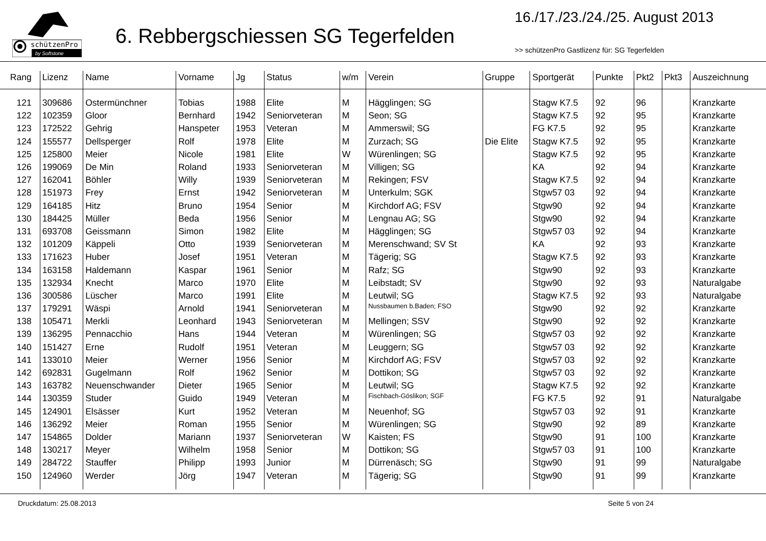schützenPro
by Softstone
6. Rebbergschiessen SG Tegerfelden
16./17./23./24./25. August 2013
>> schützenPro Gastlizenz für: SG Tegerfelden
| Rang | Lizenz | Name | Vorname | Jg | Status | w/m | Verein | Gruppe | Sportgerät | Punkte | Pkt2 | Pkt3 | Auszeichnung |
| --- | --- | --- | --- | --- | --- | --- | --- | --- | --- | --- | --- | --- | --- |
| 121 | 309686 | Ostermünchner | Tobias | 1988 | Elite | M | Hägglingen; SG | | Stagw K7.5 | 92 | 96 | | Kranzkarte |
| 122 | 102359 | Gloor | Bernhard | 1942 | Seniorveteran | M | Seon; SG | | Stagw K7.5 | 92 | 95 | | Kranzkarte |
| 123 | 172522 | Gehrig | Hanspeter | 1953 | Veteran | M | Ammerswil; SG | | FG K7.5 | 92 | 95 | | Kranzkarte |
| 124 | 155577 | Dellsperger | Rolf | 1978 | Elite | M | Zurzach; SG | Die Elite | Stagw K7.5 | 92 | 95 | | Kranzkarte |
| 125 | 125800 | Meier | Nicole | 1981 | Elite | W | Würenlingen; SG | | Stagw K7.5 | 92 | 95 | | Kranzkarte |
| 126 | 199069 | De Min | Roland | 1933 | Seniorveteran | M | Villigen; SG | | KA | 92 | 94 | | Kranzkarte |
| 127 | 162041 | Böhler | Willy | 1939 | Seniorveteran | M | Rekingen; FSV | | Stagw K7.5 | 92 | 94 | | Kranzkarte |
| 128 | 151973 | Frey | Ernst | 1942 | Seniorveteran | M | Unterkulm; SGK | | Stgw57 03 | 92 | 94 | | Kranzkarte |
| 129 | 164185 | Hitz | Bruno | 1954 | Senior | M | Kirchdorf AG; FSV | | Stgw90 | 92 | 94 | | Kranzkarte |
| 130 | 184425 | Müller | Beda | 1956 | Senior | M | Lengnau AG; SG | | Stgw90 | 92 | 94 | | Kranzkarte |
| 131 | 693708 | Geissmann | Simon | 1982 | Elite | M | Hägglingen; SG | | Stgw57 03 | 92 | 94 | | Kranzkarte |
| 132 | 101209 | Käppeli | Otto | 1939 | Seniorveteran | M | Merenschwand; SV St | | KA | 92 | 93 | | Kranzkarte |
| 133 | 171623 | Huber | Josef | 1951 | Veteran | M | Tägerig; SG | | Stagw K7.5 | 92 | 93 | | Kranzkarte |
| 134 | 163158 | Haldemann | Kaspar | 1961 | Senior | M | Rafz; SG | | Stgw90 | 92 | 93 | | Kranzkarte |
| 135 | 132934 | Knecht | Marco | 1970 | Elite | M | Leibstadt; SV | | Stgw90 | 92 | 93 | | Naturalgabe |
| 136 | 300586 | Lüscher | Marco | 1991 | Elite | M | Leutwil; SG | | Stagw K7.5 | 92 | 93 | | Naturalgabe |
| 137 | 179291 | Wäspi | Arnold | 1941 | Seniorveteran | M | Nussbaumen b.Baden; FSO | | Stgw90 | 92 | 92 | | Kranzkarte |
| 138 | 105471 | Merkli | Leonhard | 1943 | Seniorveteran | M | Mellingen; SSV | | Stgw90 | 92 | 92 | | Kranzkarte |
| 139 | 136295 | Pennacchio | Hans | 1944 | Veteran | M | Würenlingen; SG | | Stgw57 03 | 92 | 92 | | Kranzkarte |
| 140 | 151427 | Erne | Rudolf | 1951 | Veteran | M | Leuggern; SG | | Stgw57 03 | 92 | 92 | | Kranzkarte |
| 141 | 133010 | Meier | Werner | 1956 | Senior | M | Kirchdorf AG; FSV | | Stgw57 03 | 92 | 92 | | Kranzkarte |
| 142 | 692831 | Gugelmann | Rolf | 1962 | Senior | M | Dottikon; SG | | Stgw57 03 | 92 | 92 | | Kranzkarte |
| 143 | 163782 | Neuenschwander | Dieter | 1965 | Senior | M | Leutwil; SG | | Stagw K7.5 | 92 | 92 | | Kranzkarte |
| 144 | 130359 | Studer | Guido | 1949 | Veteran | M | Fischbach-Göslikon; SGF | | FG K7.5 | 92 | 91 | | Naturalgabe |
| 145 | 124901 | Elsässer | Kurt | 1952 | Veteran | M | Neuenhof; SG | | Stgw57 03 | 92 | 91 | | Kranzkarte |
| 146 | 136292 | Meier | Roman | 1955 | Senior | M | Würenlingen; SG | | Stgw90 | 92 | 89 | | Kranzkarte |
| 147 | 154865 | Dolder | Mariann | 1937 | Seniorveteran | W | Kaisten; FS | | Stgw90 | 91 | 100 | | Kranzkarte |
| 148 | 130217 | Meyer | Wilhelm | 1958 | Senior | M | Dottikon; SG | | Stgw57 03 | 91 | 100 | | Kranzkarte |
| 149 | 284722 | Stauffer | Philipp | 1993 | Junior | M | Dürrenäsch; SG | | Stgw90 | 91 | 99 | | Naturalgabe |
| 150 | 124960 | Werder | Jörg | 1947 | Veteran | M | Tägerig; SG | | Stgw90 | 91 | 99 | | Kranzkarte |
Druckdatum: 25.08.2013 Seite 5 von 24